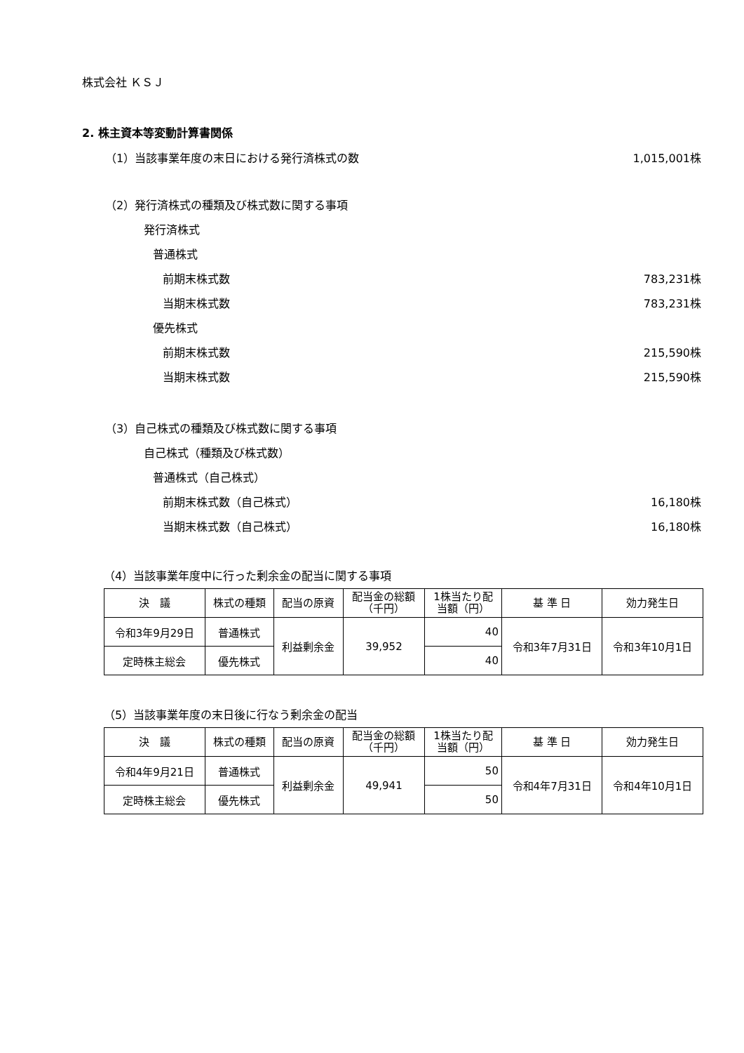株式会社 ＫＳＪ
2. 株主資本等変動計算書関係
（1）当該事業年度の末日における発行済株式の数 1,015,001株
（2）発行済株式の種類及び株式数に関する事項
発行済株式
普通株式
前期末株式数 783,231株
当期末株式数 783,231株
優先株式
前期末株式数 215,590株
当期末株式数 215,590株
（3）自己株式の種類及び株式数に関する事項
自己株式（種類及び株式数）
普通株式（自己株式）
前期末株式数（自己株式） 16,180株
当期末株式数（自己株式） 16,180株
（4）当該事業年度中に行った剰余金の配当に関する事項
| 決 議 | 株式の種類 | 配当の原資 | 配当金の総額 （千円） | 1株当たり配 当額（円） | 基 準 日 | 効力発生日 |
| --- | --- | --- | --- | --- | --- | --- |
| 令和3年9月29日 | 普通株式 | 利益剰余金 | 39,952 | 40 | 令和3年7月31日 | 令和3年10月1日 |
| 定時株主総会 | 優先株式 | | | 40 | | |
（5）当該事業年度の末日後に行なう剰余金の配当
| 決 議 | 株式の種類 | 配当の原資 | 配当金の総額 （千円） | 1株当たり配 当額（円） | 基 準 日 | 効力発生日 |
| --- | --- | --- | --- | --- | --- | --- |
| 令和4年9月21日 | 普通株式 | 利益剰余金 | 49,941 | 50 | 令和4年7月31日 | 令和4年10月1日 |
| 定時株主総会 | 優先株式 | | | 50 | | |